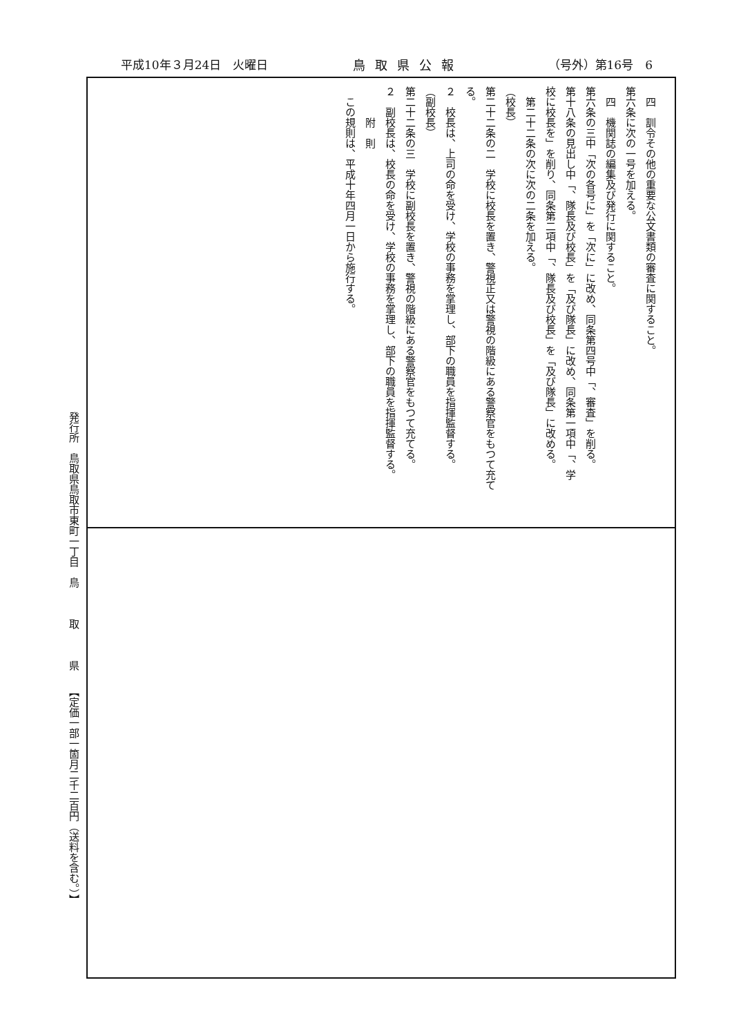平成10年３月24日　火曜日 鳥取県公報 （号外）第16号　6
四　訓令その他の重要な公文書類の審査に関すること。
第六条に次の一号を加える。
四　機関誌の編集及び発行に関すること。
第六条の三中「次の各号に」を「次に」に改め、同条第四号中「、審査」を削る。
第十八条の見出し中「、隊長及び校長」を「及び隊長」に改め、同条第一項中「、学
校に校長を」を削り、同条第二項中「、隊長及び校長」を「及び隊長」に改める。
第二十二条の次に次の二条を加える。
（校長）
第二十二条の二　学校に校長を置き、警視正又は警視の階級にある警察官をもつて充て
る。
２　校長は、上司の命を受け、学校の事務を掌理し、部下の職員を指揮監督する。
（副校長）
第二十二条の三　学校に副校長を置き、警視の階級にある警察官をもつて充てる。
２　副校長は、校長の命を受け、学校の事務を掌理し、部下の職員を指揮監督する。
附　則
この規則は、平成十年四月一日から施行する。
発行所　鳥取県鳥取市東町一丁目　鳥　　　取　　　県　　【定価一部一箇月二千二百円（送料を含む。）】